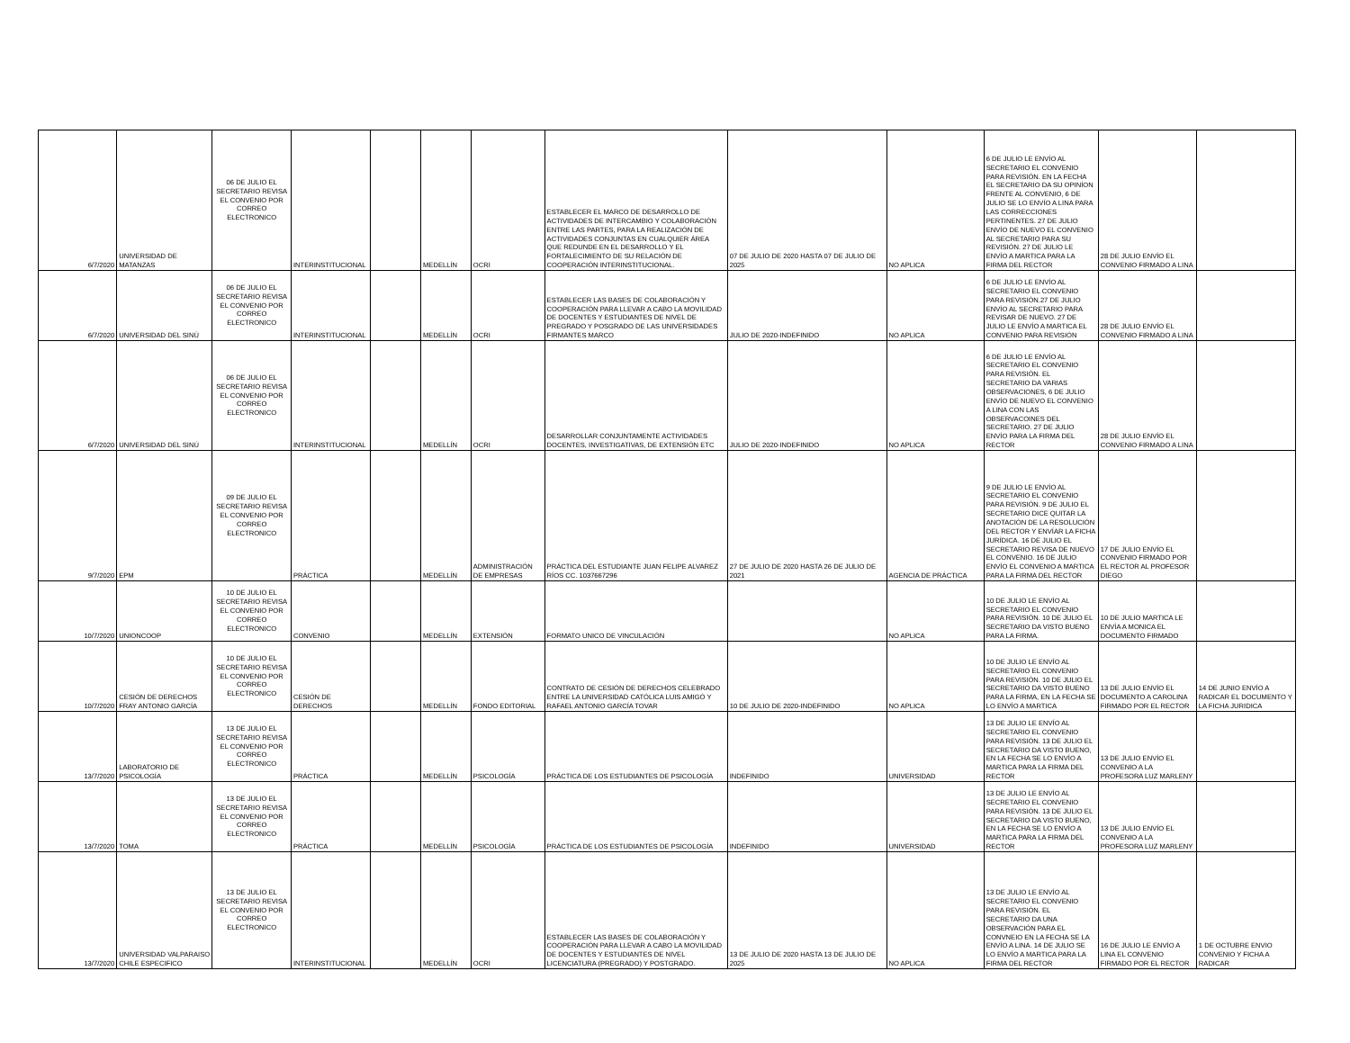| 6/7/2020 | UNIVERSIDAD DE MATANZAS | 06 DE JULIO EL SECRETARIO REVISA EL CONVENIO POR CORREO ELECTRONICO | INTERINSTITUCIONAL | | MEDELLÍN | OCRI | ESTABLECER EL MARCO DE DESARROLLO DE ACTIVIDADES DE INTERCAMBIO Y COLABORACIÓN ENTRE LAS PARTES, PARA LA REALIZACIÓN DE ACTIVIDADES CONJUNTAS EN CUALQUIER ÁREA QUE REDUNDE EN EL DESARROLLO Y EL FORTALECIMIENTO DE SU RELACIÓN DE COOPERACIÓN INTERINSTITUCIONAL. | 07 DE JULIO DE 2020 HASTA 07 DE JULIO DE 2025 | NO APLICA | 6 DE JULIO LE ENVÍO AL SECRETARIO EL CONVENIO PARA REVISIÓN. EN LA FECHA EL SECRETARIO DA SU OPINÍON FRENTE AL CONVENIO, 6 DE JULIO SE LO ENVÍO A LINA PARA LAS CORRECCIONES PERTINENTES. 27 DE JULIO ENVÍO DE NUEVO EL CONVENIO AL SECRETARIO PARA SU REVISIÓN. 27 DE JULIO LE ENVÍO A MARTICA PARA LA FIRMA DEL RECTOR | 28 DE JULIO ENVÍO EL CONVENIO FIRMADO A LINA | |
| 6/7/2020 | UNIVERSIDAD DEL SINÚ | 06 DE JULIO EL SECRETARIO REVISA EL CONVENIO POR CORREO ELECTRONICO | INTERINSTITUCIONAL | | MEDELLÍN | OCRI | ESTABLECER LAS BASES DE COLABORACIÓN Y COOPERACIÓN PARA LLEVAR A CABO LA MOVILIDAD DE DOCENTES Y ESTUDIANTES DE NIVEL DE PREGRADO Y POSGRADO DE LAS UNIVERSIDADES FIRMANTES MARCO | JULIO DE 2020-INDEFINIDO | NO APLICA | 6 DE JULIO LE ENVÍO AL SECRETARIO EL CONVENIO PARA REVISIÓN.27 DE JULIO ENVÍO AL SECRETARIO PARA REVISAR DE NUEVO. 27 DE JULIO LE ENVÍO A MARTICA EL CONVENIO PARA REVISIÓN | 28 DE JULIO ENVÍO EL CONVENIO FIRMADO A LINA | |
| 6/7/2020 | UNIVERSIDAD DEL SINÚ | 06 DE JULIO EL SECRETARIO REVISA EL CONVENIO POR CORREO ELECTRONICO | INTERINSTITUCIONAL | | MEDELLÍN | OCRI | DESARROLLAR CONJUNTAMENTE ACTIVIDADES DOCENTES, INVESTIGATIVAS, DE EXTENSIÓN ETC | JULIO DE 2020-INDEFINIDO | NO APLICA | 6 DE JULIO LE ENVÍO AL SECRETARIO EL CONVENIO PARA REVISIÓN. EL SECRETARIO DA VARIAS OBSERVACIONES, 6 DE JULIO ENVÍO DE NUEVO EL CONVENIO A LINA CON LAS OBSERVACOINES DEL SECRETARIO. 27 DE JULIO ENVÍO PARA LA FIRMA DEL RECTOR | 28 DE JULIO ENVÍO EL CONVENIO FIRMADO A LINA | |
| 9/7/2020 | EPM | 09 DE JULIO EL SECRETARIO REVISA EL CONVENIO POR CORREO ELECTRONICO | PRÁCTICA | | MEDELLÍN | ADMINISTRACIÓN DE EMPRESAS | PRÁCTICA DEL ESTUDIANTE JUAN FELIPE ALVAREZ RÍOS CC. 1037667296 | 27 DE JULIO DE 2020 HASTA 26 DE JULIO DE 2021 | AGENCIA DE PRÁCTICA | 9 DE JULIO LE ENVÍO AL SECRETARIO EL CONVENIO PARA REVISIÓN. 9 DE JULIO EL SECRETARIO DICE QUITAR LA ANOTACIÓN DE LA RESOLUCIÓN DEL RECTOR Y ENVÍAR LA FICHA JURÍDICA. 16 DE JULIO EL SECRETARIO REVISA DE NUEVO EL CONVENIO. 16 DE JULIO ENVÍO EL CONVENIO A MARTICA PARA LA FIRMA DEL RECTOR | 17 DE JULIO ENVÍO EL CONVENIO FIRMADO POR EL RECTOR AL PROFESOR DIEGO | |
| 10/7/2020 | UNIONCOOP | 10 DE JULIO EL SECRETARIO REVISA EL CONVENIO POR CORREO ELECTRONICO | CONVENIO | | MEDELLÍN | EXTENSIÓN | FORMATO UNICO DE VINCULACIÓN | | NO APLICA | 10 DE JULIO LE ENVÍO AL SECRETARIO EL CONVENIO PARA REVISIÓN. 10 DE JULIO EL SECRETARIO DA VISTO BUENO PARA LA FIRMA. | 10 DE JULIO MARTICA LE ENVÍA A MONICA EL DOCUMENTO FIRMADO | |
| 10/7/2020 | CESIÓN DE DERECHOS FRAY ANTONIO GARCÍA | 10 DE JULIO EL SECRETARIO REVISA EL CONVENIO POR CORREO ELECTRONICO | CESIÓN DE DERECHOS | | MEDELLÍN | FONDO EDITORIAL | CONTRATO DE CESIÓN DE DERECHOS CELEBRADO ENTRE LA UNIVERSIDAD CATÓLICA LUIS AMIGÓ Y RAFAEL ANTONIO GARCÍA TOVAR | 10 DE JULIO DE 2020-INDEFINIDO | NO APLICA | 10 DE JULIO LE ENVÍO AL SECRETARIO EL CONVENIO PARA REVISIÓN. 10 DE JULIO EL SECRETARIO DA VISTO BUENO PARA LA FIRMA, EN LA FECHA SE LO ENVÍO A MARTICA | 13 DE JULIO ENVÍO EL DOCUMENTO A CAROLINA FIRMADO POR EL RECTOR | 14 DE JUNIO ENVÍO A RADICAR EL DOCUMENTO Y LA FICHA JURIDICA |
| 13/7/2020 | LABORATORIO DE PSICOLOGÍA | 13 DE JULIO EL SECRETARIO REVISA EL CONVENIO POR CORREO ELECTRONICO | PRÁCTICA | | MEDELLÍN | PSICOLOGÍA | PRÁCTICA DE LOS ESTUDIANTES DE PSICOLOGÍA | INDEFINIDO | UNIVERSIDAD | 13 DE JULIO LE ENVÍO AL SECRETARIO EL CONVENIO PARA REVISIÓN. 13 DE JULIO EL SECRETARIO DA VISTO BUENO, EN LA FECHA SE LO ENVÍO A MARTICA PARA LA FIRMA DEL RECTOR | 13 DE JULIO ENVÍO EL CONVENIO A LA PROFESORA LUZ MARLENY | |
| 13/7/2020 | TOMA | 13 DE JULIO EL SECRETARIO REVISA EL CONVENIO POR CORREO ELECTRONICO | PRÁCTICA | | MEDELLÍN | PSICOLOGÍA | PRÁCTICA DE LOS ESTUDIANTES DE PSICOLOGÍA | INDEFINIDO | UNIVERSIDAD | 13 DE JULIO LE ENVÍO AL SECRETARIO EL CONVENIO PARA REVISIÓN. 13 DE JULIO EL SECRETARIO DA VISTO BUENO, EN LA FECHA SE LO ENVÍO A MARTICA PARA LA FIRMA DEL RECTOR | 13 DE JULIO ENVÍO EL CONVENIO A LA PROFESORA LUZ MARLENY | |
| 13/7/2020 | UNIVERSIDAD VALPARAISO CHILE ESPECIFICO | 13 DE JULIO EL SECRETARIO REVISA EL CONVENIO POR CORREO ELECTRONICO | INTERINSTITUCIONAL | | MEDELLÍN | OCRI | ESTABLECER LAS BASES DE COLABORACIÓN Y COOPERACIÓN PARA LLEVAR A CABO LA MOVILIDAD DE DOCENTES Y ESTUDIANTES DE NIVEL LICENCIATURA (PREGRADO) Y POSTGRADO. | 13 DE JULIO DE 2020 HASTA 13 DE JULIO DE 2025 | NO APLICA | 13 DE JULIO LE ENVÍO AL SECRETARIO EL CONVENIO PARA REVISIÓN. EL SECRETARIO DA UNA OBSERVACIÓN PARA EL CONVNEIO EN LA FECHA SE LA ENVÍO A LINA. 14 DE JULIO SE LO ENVÍO A MARTICA PARA LA FIRMA DEL RECTOR | 16 DE JULIO LE ENVÍO A LINA EL CONVENIO FIRMADO POR EL RECTOR | 1 DE OCTUBRE ENVIO CONVENIO Y FICHA A RADICAR |